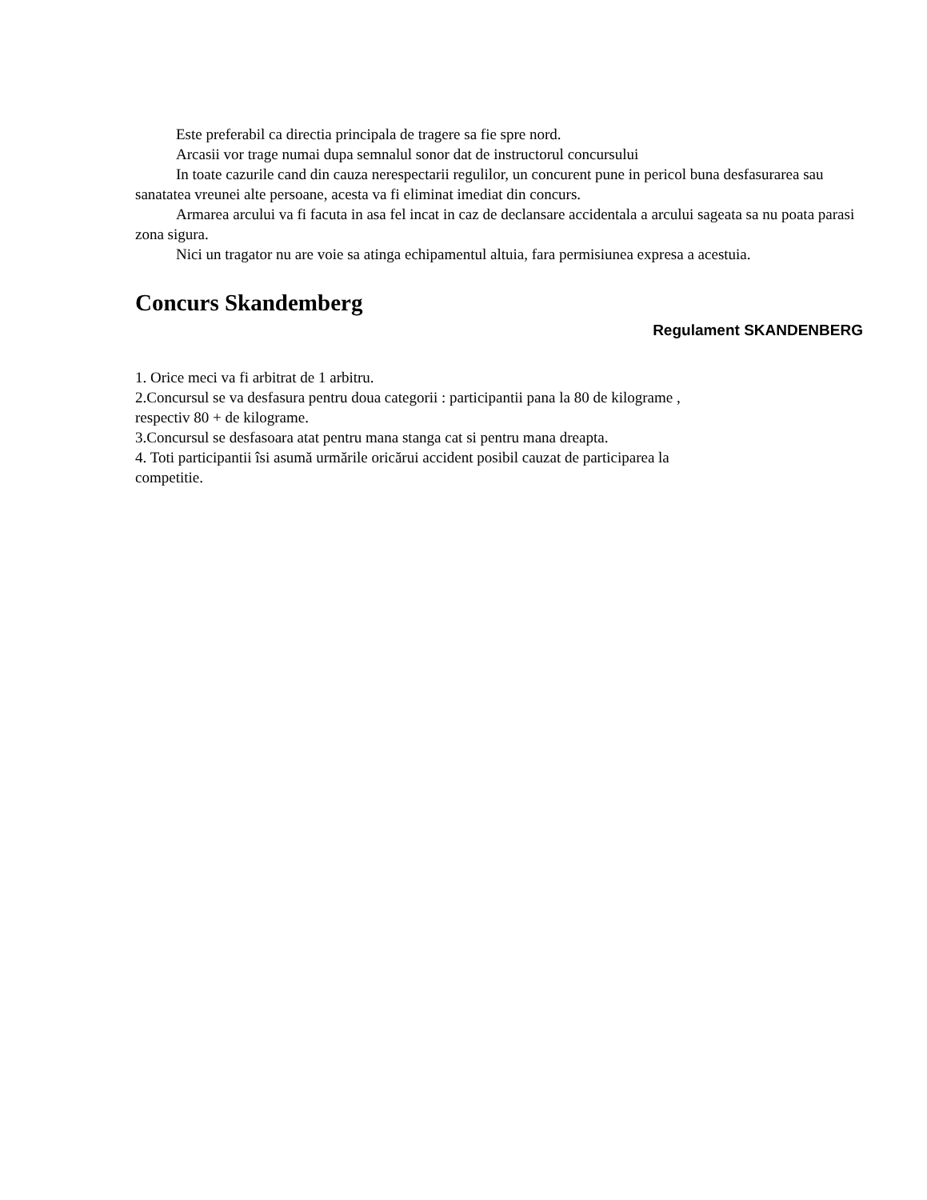Este preferabil ca directia principala de tragere sa fie spre nord.
Arcasii vor trage numai dupa semnalul sonor dat de instructorul concursului
In toate cazurile cand din cauza nerespectarii regulilor, un concurent pune in pericol buna desfasurarea sau sanatatea vreunei alte persoane, acesta va fi eliminat imediat din concurs.
Armarea arcului va fi facuta in asa fel incat in caz de declansare accidentala a arcului sageata sa nu poata parasi zona sigura.
Nici un tragator nu are voie sa atinga echipamentul altuia, fara permisiunea expresa a acestuia.
Concurs Skandemberg
Regulament SKANDENBERG
1. Orice meci va fi arbitrat de 1 arbitru.
2.Concursul se va desfasura pentru doua categorii : participantii pana la 80 de kilograme , respectiv 80 + de kilograme.
3.Concursul se desfasoara atat pentru mana stanga cat si pentru mana dreapta.
4. Toti participantii îsi asumă urmările oricărui accident posibil cauzat de participarea la competitie.